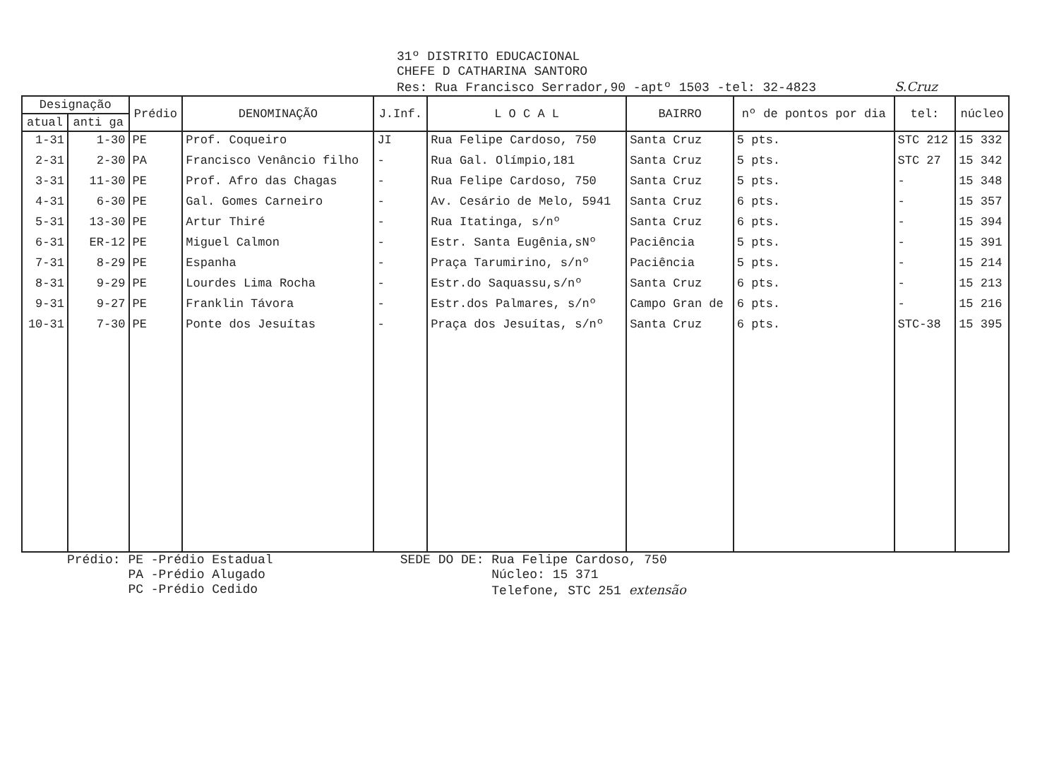31º DISTRITO EDUCACIONAL
CHEFE D CATHARINA SANTORO
Res: Rua Francisco Serrador,90 -aptº 1503 -tel: 32-4823 S.Cruz
| Designação | | Prédio | DENOMINAÇÃO | J.Inf. | L O C A L | BAIRRO | nº de pontos por dia | tel: | núcleo |
| --- | --- | --- | --- | --- | --- | --- | --- | --- | --- |
| atual | anti ga | | | | | | | | |
| 1-31 | 1-30 | PE | Prof. Coqueiro | JI | Rua Felipe Cardoso, 750 | Santa Cruz | 5 pts. | STC 212 | 15 332 |
| 2-31 | 2-30 | PA | Francisco Venâncio filho | - | Rua Gal. Olímpio,181 | Santa Cruz | 5 pts. | STC 27 | 15 342 |
| 3-31 | 11-30 | PE | Prof. Afro das Chagas | - | Rua Felipe Cardoso, 750 | Santa Cruz | 5 pts. | - | 15 348 |
| 4-31 | 6-30 | PE | Gal. Gomes Carneiro | - | Av. Cesário de Melo, 5941 | Santa Cruz | 6 pts. | - | 15 357 |
| 5-31 | 13-30 | PE | Artur Thiré | - | Rua Itatinga, s/nº | Santa Cruz | 6 pts. | - | 15 394 |
| 6-31 | ER-12 | PE | Miguel Calmon | - | Estr. Santa Eugênia,sNº | Paciência | 5 pts. | - | 15 391 |
| 7-31 | 8-29 | PE | Espanha | - | Praça Tarumirino, s/nº | Paciência | 5 pts. | - | 15 214 |
| 8-31 | 9-29 | PE | Lourdes Lima Rocha | - | Estr.do Saquassu,s/nº | Santa Cruz | 6 pts. | - | 15 213 |
| 9-31 | 9-27 | PE | Franklin Távora | - | Estr.dos Palmares, s/nº | Campo Gran de | 6 pts. | - | 15 216 |
| 10-31 | 7-30 | PE | Ponte dos Jesuítas | - | Praça dos Jesuítas, s/nº | Santa Cruz | 6 pts. | STC-38 | 15 395 |
Prédio: PE -Prédio Estadual PA -Prédio Alugado PC -Prédio Cedido
SEDE DO DE: Rua Felipe Cardoso, 750 Núcleo: 15 371 Telefone, STC 251 extensão